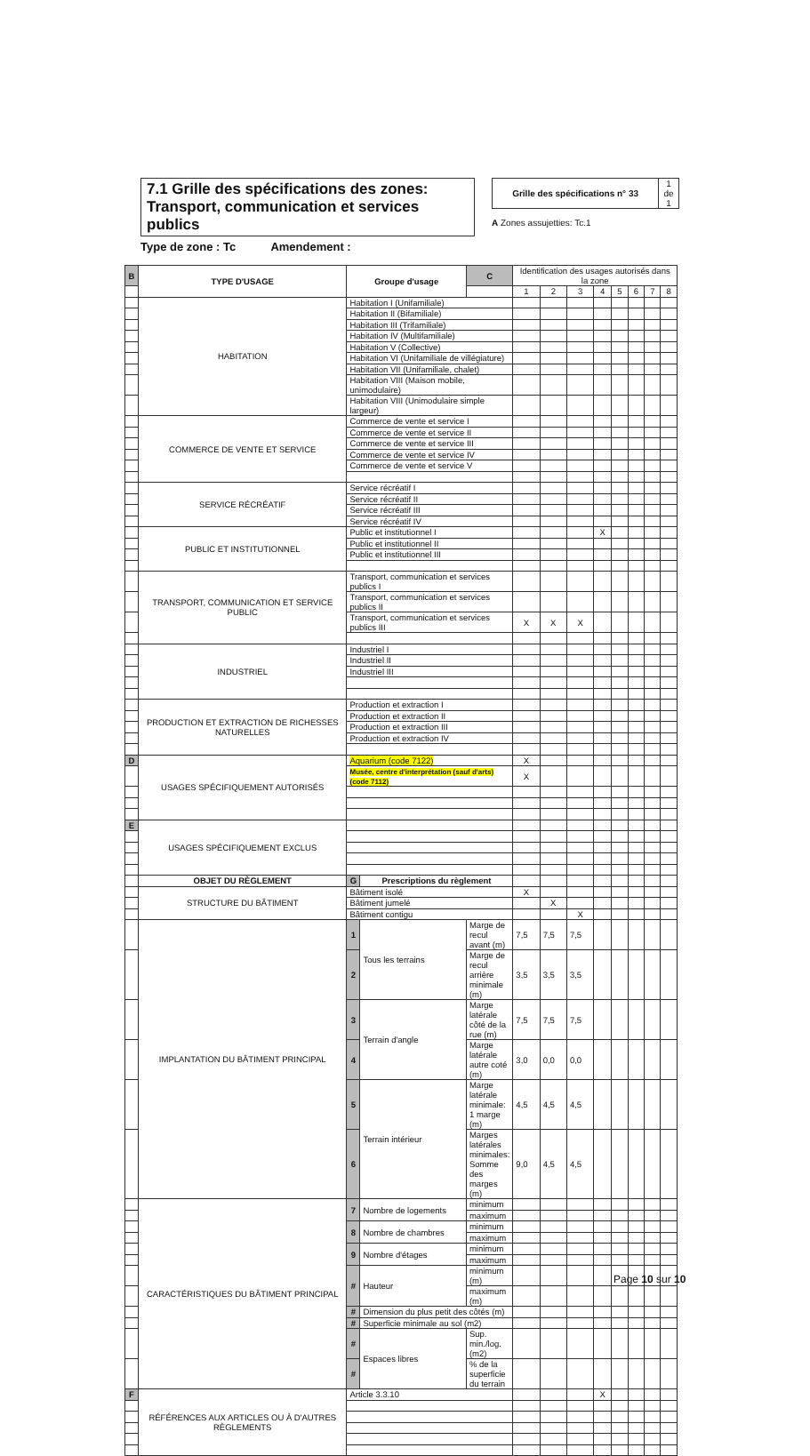7.1 Grille des spécifications des zones: Transport, communication et services publics
Type de zone : Tc Amendement :
| Grille des spécifications n° 33 | 1 de 1 |
A Zones assujetties: Tc.1
| B | TYPE D'USAGE | Groupe d'usage | | C | Identification des usages autorisés dans la zone | | | | | | | |
| | | | | | 1 | 2 | 3 | 4 | 5 | 6 | 7 | 8 |
| | HABITATION | Habitation I (Unifamiliale) | | | | | | | | | | |
| | | Habitation II (Bifamiliale) | | | | | | | | | | |
| | | Habitation III (Trifamiliale) | | | | | | | | | | |
| | | Habitation IV (Multifamiliale) | | | | | | | | | | |
| | | Habitation V (Collective) | | | | | | | | | | |
| | | Habitation VI (Unifamiliale de villégiature) | | | | | | | | | | |
| | | Habitation VII (Unifamiliale, chalet) | | | | | | | | | | |
| | | Habitation VIII (Maison mobile, unimodulaire) | | | | | | | | | | |
| | | Habitation VIII (Unimodulaire simple largeur) | | | | | | | | | | |
| | COMMERCE DE VENTE ET SERVICE | Commerce de vente et service I | | | | | | | | | | |
| | | Commerce de vente et service II | | | | | | | | | | |
| | | Commerce de vente et service III | | | | | | | | | | |
| | | Commerce de vente et service IV | | | | | | | | | | |
| | | Commerce de vente et service V | | | | | | | | | | |
| | SERVICE RÉCRÉATIF | Service récréatif I | | | | | | | | | | |
| | | Service récréatif II | | | | | | | | | | |
| | | Service récréatif III | | | | | | | | | | |
| | | Service récréatif IV | | | | | | | | | | |
| | PUBLIC ET INSTITUTIONNEL | Public et institutionnel I | | | | | | X | | | | |
| | | Public et institutionnel II | | | | | | | | | | |
| | | Public et institutionnel III | | | | | | | | | | |
| | TRANSPORT, COMMUNICATION ET SERVICE PUBLIC | Transport, communication et services publics I | | | | | | | | | | |
| | | Transport, communication et services publics II | | | | | | | | | | |
| | | Transport, communication et services publics III | | | X | X | X | | | | | |
| | INDUSTRIEL | Industriel I | | | | | | | | | | |
| | | Industriel II | | | | | | | | | | |
| | | Industriel III | | | | | | | | | | |
| | PRODUCTION ET EXTRACTION DE RICHESSES NATURELLES | Production et extraction I | | | | | | | | | | |
| | | Production et extraction II | | | | | | | | | | |
| | | Production et extraction III | | | | | | | | | | |
| | | Production et extraction IV | | | | | | | | | | |
| D | USAGES SPÉCIFIQUEMENT AUTORISÉS | Aquarium (code 7122) | | | X | | | | | | | |
| | | Musée, centre d'interprétation (sauf d'arts) (code 7112) | | | X | | | | | | | |
| E | USAGES SPÉCIFIQUEMENT EXCLUS | | | | | | | | | | | |
| | OBJET DU RÈGLEMENT | G | Prescriptions du règlement | | | | | | | | | |
| | STRUCTURE DU BÂTIMENT | Bâtiment isolé | | | X | | | | | | | |
| | | Bâtiment jumelé | | | | X | | | | | | |
| | | Bâtiment contigu | | | | | X | | | | | |
| | IMPLANTATION DU BÂTIMENT PRINCIPAL | 1 | Tous les terrains | Marge de recul avant (m) | 7,5 | 7,5 | 7,5 | | | | | |
| | | 2 | | Marge de recul arrière minimale (m) | 3,5 | 3,5 | 3,5 | | | | | |
| | | 3 | Terrain d'angle | Marge latérale côté de la rue (m) | 7,5 | 7,5 | 7,5 | | | | | |
| | | 4 | | Marge latérale autre coté (m) | 3,0 | 0,0 | 0,0 | | | | | |
| | | 5 | Terrain intérieur | Marge latérale minimale: 1 marge (m) | 4,5 | 4,5 | 4,5 | | | | | |
| | | 6 | | Marges latérales minimales: Somme des marges (m) | 9,0 | 4,5 | 4,5 | | | | | |
| | CARACTÉRISTIQUES DU BÂTIMENT PRINCIPAL | 7 | Nombre de logements | minimum | | | | | | | | |
| | | | | maximum | | | | | | | | |
| | | 8 | Nombre de chambres | minimum | | | | | | | | |
| | | | | maximum | | | | | | | | |
| | | 9 | Nombre d'étages | minimum | | | | | | | | |
| | | | | maximum | | | | | | | | |
| | | # | Hauteur | minimum (m) | | | | | | | | |
| | | | | maximum (m) | | | | | | | | |
| | | # | Dimension du plus petit des côtés (m) | | | | | | | | | |
| | | # | Superficie minimale au sol (m2) | | | | | | | | | |
| | | # | Espaces libres | Sup. min./log. (m2) | | | | | | | | |
| | | # | | % de la superficie du terrain | | | | | | | | |
| F | RÉFÉRENCES AUX ARTICLES OU À D'AUTRES RÈGLEMENTS | Article 3.3.10 | | | | | | X | | | | |
Page 10 sur 10